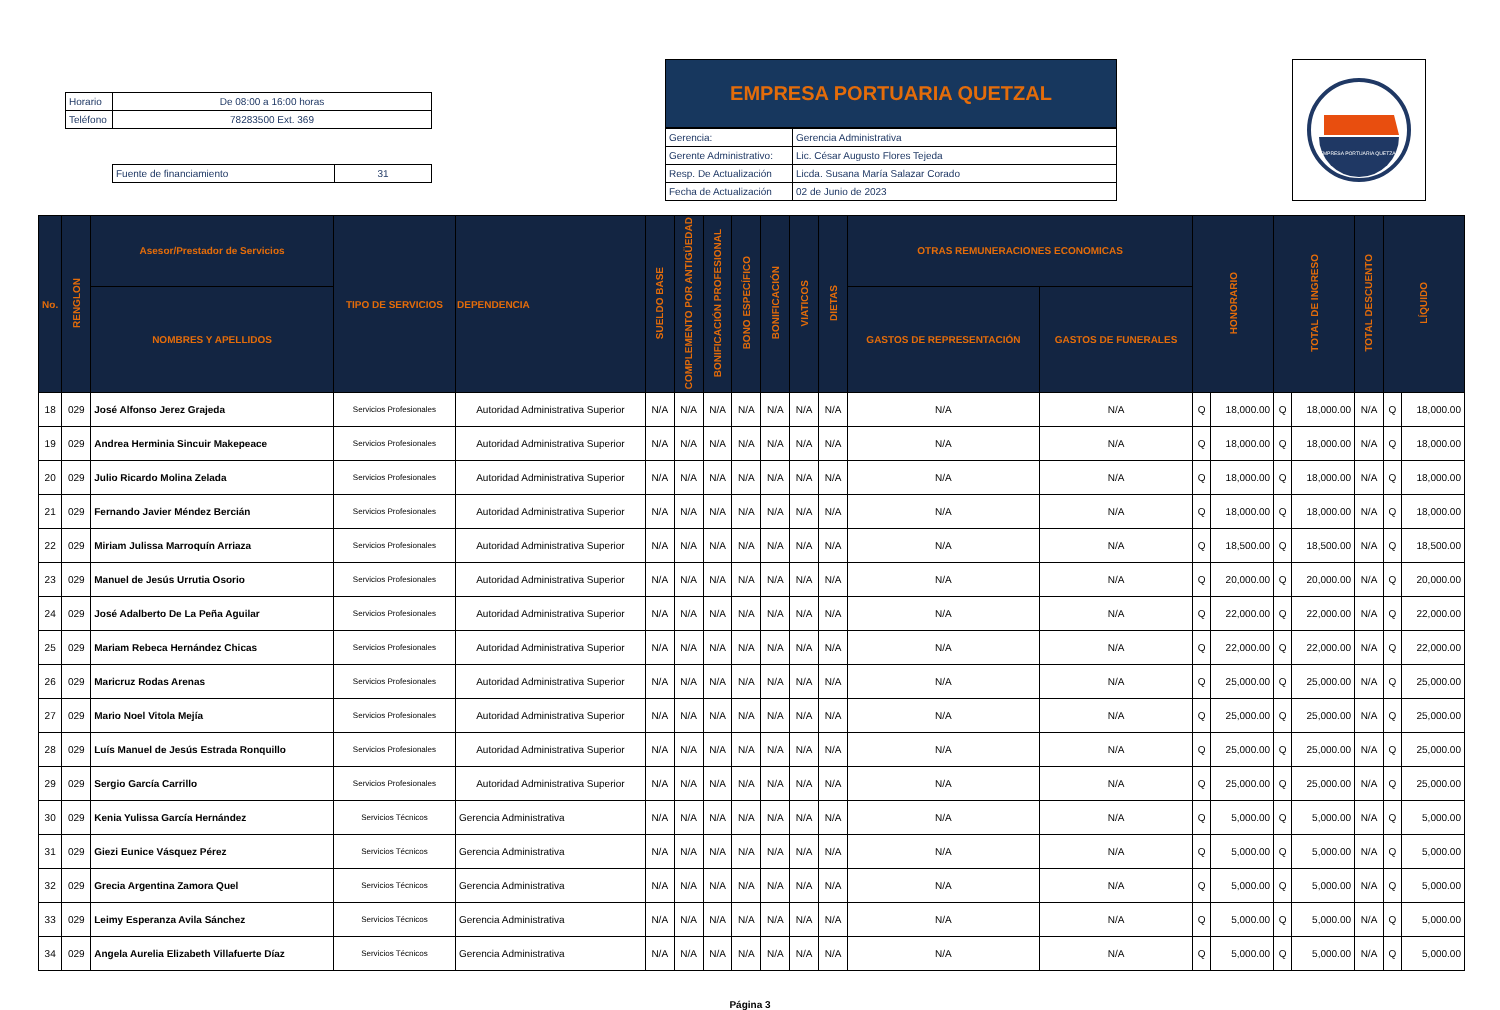| Horario | De 08:00 a 16:00 horas |
| Teléfono | 78283500 Ext. 369 |
| Fuente de financiamiento | 31 |
EMPRESA PORTUARIA QUETZAL
| Gerencia: | Gerencia Administrativa |
| Gerente Administrativo: | Lic. César Augusto Flores Tejeda |
| Resp. De Actualización | Licda. Susana María Salazar Corado |
| Fecha de Actualización | 02 de Junio de 2023 |
EMPRESA PORTUARIA QUETZAL
| No. | RENGLON | Asesor/Prestador de Servicios | TIPO DE SERVICIOS | DEPENDENCIA | SUELDO BASE | COMPLEMENTO POR ANTIGÜEDAD | BONIFICACIÓN PROFESIONAL | BONO ESPECÍFICO | BONIFICACIÓN | VIATICOS | DIETAS | OTRAS REMUNERACIONES ECONOMICAS | | HONORARIO | | TOTAL DE INGRESO | | TOTAL DESCUENTO | LÍQUIDO | |
| --- | --- | --- | --- | --- | --- | --- | --- | --- | --- | --- | --- | --- | --- | --- | --- | --- | --- | --- | --- | --- |
| | | NOMBRES Y APELLIDOS | | | | | | | | | | GASTOS DE REPRESENTACIÓN | GASTOS DE FUNERALES | | | | | | | |
| 18 | 029 | José Alfonso Jerez Grajeda | Servicios Profesionales | Autoridad Administrativa Superior | N/A | N/A | N/A | N/A | N/A | N/A | N/A | N/A | N/A | Q | 18,000.00 | Q | 18,000.00 | N/A | Q | 18,000.00 |
| 19 | 029 | Andrea Herminia Sincuir Makepeace | Servicios Profesionales | Autoridad Administrativa Superior | N/A | N/A | N/A | N/A | N/A | N/A | N/A | N/A | N/A | Q | 18,000.00 | Q | 18,000.00 | N/A | Q | 18,000.00 |
| 20 | 029 | Julio Ricardo Molina Zelada | Servicios Profesionales | Autoridad Administrativa Superior | N/A | N/A | N/A | N/A | N/A | N/A | N/A | N/A | N/A | Q | 18,000.00 | Q | 18,000.00 | N/A | Q | 18,000.00 |
| 21 | 029 | Fernando Javier Méndez Bercián | Servicios Profesionales | Autoridad Administrativa Superior | N/A | N/A | N/A | N/A | N/A | N/A | N/A | N/A | N/A | Q | 18,000.00 | Q | 18,000.00 | N/A | Q | 18,000.00 |
| 22 | 029 | Miriam Julissa Marroquín Arriaza | Servicios Profesionales | Autoridad Administrativa Superior | N/A | N/A | N/A | N/A | N/A | N/A | N/A | N/A | N/A | Q | 18,500.00 | Q | 18,500.00 | N/A | Q | 18,500.00 |
| 23 | 029 | Manuel de Jesús Urrutia Osorio | Servicios Profesionales | Autoridad Administrativa Superior | N/A | N/A | N/A | N/A | N/A | N/A | N/A | N/A | N/A | Q | 20,000.00 | Q | 20,000.00 | N/A | Q | 20,000.00 |
| 24 | 029 | José Adalberto De La Peña Aguilar | Servicios Profesionales | Autoridad Administrativa Superior | N/A | N/A | N/A | N/A | N/A | N/A | N/A | N/A | N/A | Q | 22,000.00 | Q | 22,000.00 | N/A | Q | 22,000.00 |
| 25 | 029 | Mariam Rebeca Hernández Chicas | Servicios Profesionales | Autoridad Administrativa Superior | N/A | N/A | N/A | N/A | N/A | N/A | N/A | N/A | N/A | Q | 22,000.00 | Q | 22,000.00 | N/A | Q | 22,000.00 |
| 26 | 029 | Maricruz Rodas Arenas | Servicios Profesionales | Autoridad Administrativa Superior | N/A | N/A | N/A | N/A | N/A | N/A | N/A | N/A | N/A | Q | 25,000.00 | Q | 25,000.00 | N/A | Q | 25,000.00 |
| 27 | 029 | Mario Noel Vitola Mejía | Servicios Profesionales | Autoridad Administrativa Superior | N/A | N/A | N/A | N/A | N/A | N/A | N/A | N/A | N/A | Q | 25,000.00 | Q | 25,000.00 | N/A | Q | 25,000.00 |
| 28 | 029 | Luís Manuel de Jesús Estrada Ronquillo | Servicios Profesionales | Autoridad Administrativa Superior | N/A | N/A | N/A | N/A | N/A | N/A | N/A | N/A | N/A | Q | 25,000.00 | Q | 25,000.00 | N/A | Q | 25,000.00 |
| 29 | 029 | Sergio García Carrillo | Servicios Profesionales | Autoridad Administrativa Superior | N/A | N/A | N/A | N/A | N/A | N/A | N/A | N/A | N/A | Q | 25,000.00 | Q | 25,000.00 | N/A | Q | 25,000.00 |
| 30 | 029 | Kenia Yulissa García Hernández | Servicios Técnicos | Gerencia Administrativa | N/A | N/A | N/A | N/A | N/A | N/A | N/A | N/A | N/A | Q | 5,000.00 | Q | 5,000.00 | N/A | Q | 5,000.00 |
| 31 | 029 | Giezi Eunice Vásquez Pérez | Servicios Técnicos | Gerencia Administrativa | N/A | N/A | N/A | N/A | N/A | N/A | N/A | N/A | N/A | Q | 5,000.00 | Q | 5,000.00 | N/A | Q | 5,000.00 |
| 32 | 029 | Grecia Argentina Zamora Quel | Servicios Técnicos | Gerencia Administrativa | N/A | N/A | N/A | N/A | N/A | N/A | N/A | N/A | N/A | Q | 5,000.00 | Q | 5,000.00 | N/A | Q | 5,000.00 |
| 33 | 029 | Leimy Esperanza Avila Sánchez | Servicios Técnicos | Gerencia Administrativa | N/A | N/A | N/A | N/A | N/A | N/A | N/A | N/A | N/A | Q | 5,000.00 | Q | 5,000.00 | N/A | Q | 5,000.00 |
| 34 | 029 | Angela Aurelia Elizabeth Villafuerte Díaz | Servicios Técnicos | Gerencia Administrativa | N/A | N/A | N/A | N/A | N/A | N/A | N/A | N/A | N/A | Q | 5,000.00 | Q | 5,000.00 | N/A | Q | 5,000.00 |
Página 3